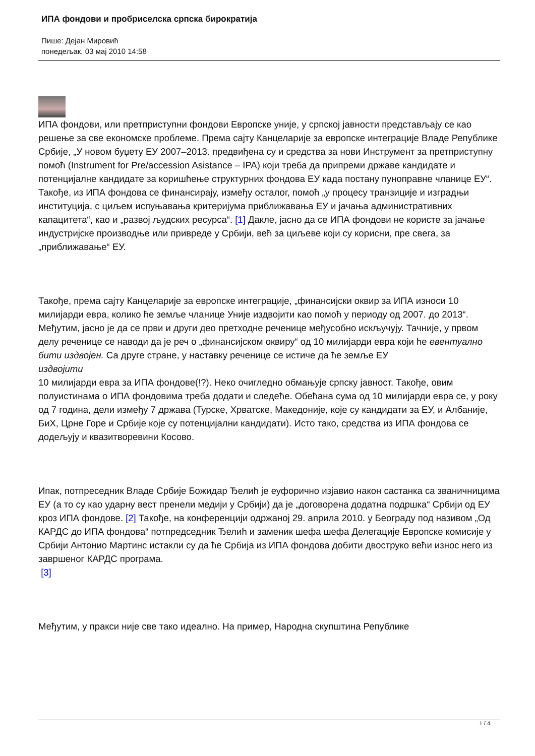ИПА фондови и пробриселска српска бирократија
Пише: Дејан Мировић
понедељак, 03 мај 2010 14:58
ИПА фондови, или претприступни фондови Европске уније, у српској јавности представљају се као решење за све економске проблеме. Према сајту Канцеларије за европске интеграције Владе Републике Србије, „У новом буџету ЕУ 2007–2013. предвиђена су и средства за нови Инструмент за претприступну помоћ (Instrument for Pre/accession Asistance – IPA) који треба да припреми државе кандидате и потенцијалне кандидате за коришћење структурних фондова ЕУ када постану пуноправне чланице ЕУ“. Такође, из ИПА фондова се финансирају, између осталог, помоћ „у процесу транзиције и изградњи институција, с циљем испуњавања критеријума приближавања ЕУ и јачања административних капацитета“, као и „развој људских ресурса“. [1] Дакле, јасно да се ИПА фондови не користе за јачање индустријске производње или привреде у Србији, већ за циљеве који су корисни, пре свега, за „приближавање“ ЕУ.
Такође, према сајту Канцеларије за европске интеграције, „финансијски оквир за ИПА износи 10 милијарди евра, колико ће земље чланице Уније издвојити као помоћ у периоду од 2007. до 2013“. Међутим, јасно је да се први и други део претходне реченице међусобно искључују. Тачније, у првом делу реченице се наводи да је реч о „финансијском оквиру“ од 10 милијарди евра који ће евентуално бити издвојен. Са друге стране, у наставку реченице се истиче да ће земље ЕУ
издвојити
10 милијарди евра за ИПА фондове(!?). Неко очигледно обмањује српску јавност. Такође, овим полуистинама о ИПА фондовима треба додати и следеће. Обећана сума од 10 милијарди евра се, у року од 7 година, дели између 7 држава (Турске, Хрватске, Македоније, које су кандидати за ЕУ, и Албаније, БиХ, Црне Горе и Србије које су потенцијални кандидати). Исто тако, средства из ИПА фондова се додељују и квазитворевини Косово.
Ипак, потпреседник Владе Србије Божидар Ђелић је еуфорично изјавио након састанка са званичницима ЕУ (а то су као ударну вест пренели медији у Србији) да је „договорена додатна подршка“ Србији од ЕУ кроз ИПА фондове. [2] Такође, на конференцији одржаној 29. априла 2010. у Београду под називом „Од КАРДС до ИПА фондова“ потпредседник Ђелић и заменик шефа шефа Делегације Европске комисије у Србији Антонио Мартинс истакли су да ће Србија из ИПА фондова добити двоструко већи износ него из завршеног КАРДС програма.
[3]
Међутим, у пракси није све тако идеално. На пример, Народна скупштина Републике
1 / 4